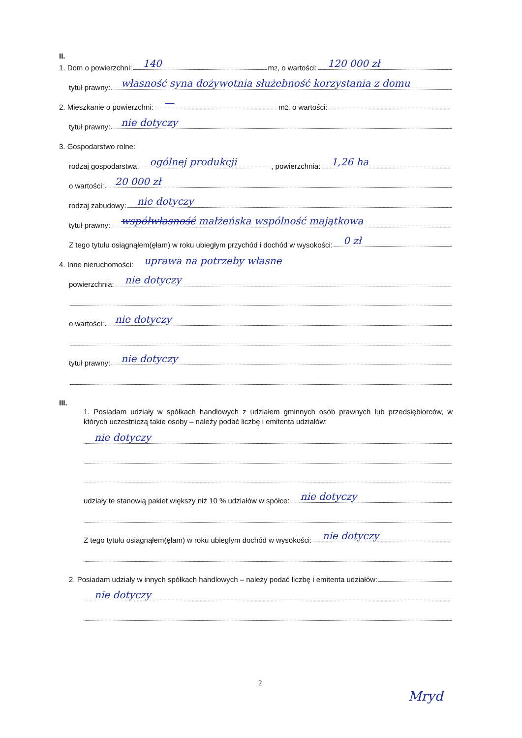II.
1. Dom o powierzchni: 140 m<sup>2</sup>, o wartości: 120 000 zł
tytuł prawny: własność syna dożywotnia służebność korzystania z domu
2. Mieszkanie o powierzchni: — m<sup>2</sup>, o wartości:
tytuł prawny: nie dotyczy
3. Gospodarstwo rolne:
rodzaj gospodarstwa: ogólnej produkcji, powierzchnia: 1,26 ha
o wartości: 20 000 zł
rodzaj zabudowy: nie dotyczy
tytuł prawny: współwłasność małżeńska wspólność majątkowa
Z tego tytułu osiągnąłem(ęłam) w roku ubiegłym przychód i dochód w wysokości: 0 zł
4. Inne nieruchomości: uprawa na potrzeby własne
powierzchnia: nie dotyczy
o wartości: nie dotyczy
tytuł prawny: nie dotyczy
III.
1. Posiadam udziały w spółkach handlowych z udziałem gminnych osób prawnych lub przedsiębiorców, w których uczestniczą takie osoby – należy podać liczbę i emitenta udziałów:
nie dotyczy
udziały te stanowią pakiet większy niż 10 % udziałów w spółce: nie dotyczy
Z tego tytułu osiągnąłem(ęłam) w roku ubiegłym dochód w wysokości: nie dotyczy
2. Posiadam udziały w innych spółkach handlowych – należy podać liczbę i emitenta udziałów:
nie dotyczy
2
Mryd